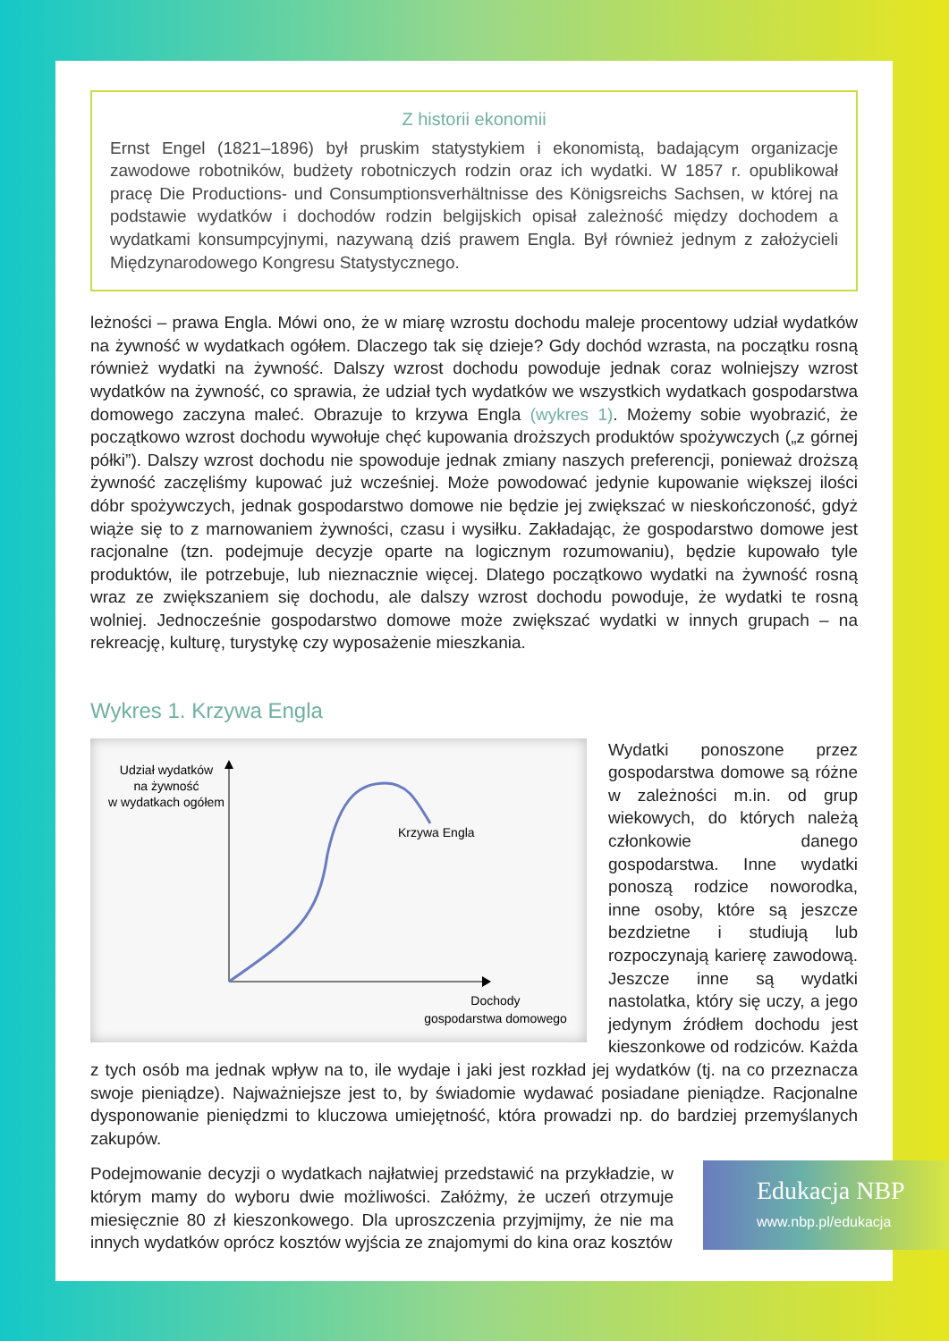Z historii ekonomii
Ernst Engel (1821–1896) był pruskim statystykiem i ekonomistą, badającym organizacje zawodowe robotników, budżety robotniczych rodzin oraz ich wydatki. W 1857 r. opublikował pracę Die Productions- und Consumptionsverhältnisse des Königsreichs Sachsen, w której na podstawie wydatków i dochodów rodzin belgijskich opisał zależność między dochodem a wydatkami konsumpcyjnymi, nazywaną dziś prawem Engla. Był również jednym z założycieli Międzynarodowego Kongresu Statystycznego.
leżności – prawa Engla. Mówi ono, że w miarę wzrostu dochodu maleje procentowy udział wydatków na żywność w wydatkach ogółem. Dlaczego tak się dzieje? Gdy dochód wzrasta, na początku rosną również wydatki na żywność. Dalszy wzrost dochodu powoduje jednak coraz wolniejszy wzrost wydatków na żywność, co sprawia, że udział tych wydatków we wszystkich wydatkach gospodarstwa domowego zaczyna maleć. Obrazuje to krzywa Engla (wykres 1). Możemy sobie wyobrazić, że początkowo wzrost dochodu wywołuje chęć kupowania droższych produktów spożywczych („z górnej półki”). Dalszy wzrost dochodu nie spowoduje jednak zmiany naszych preferencji, ponieważ droższą żywność zaczęliśmy kupować już wcześniej. Może powodować jedynie kupowanie większej ilości dóbr spożywczych, jednak gospodarstwo domowe nie będzie jej zwiększać w nieskończoność, gdyż wiąże się to z marnowaniem żywności, czasu i wysiłku. Zakładając, że gospodarstwo domowe jest racjonalne (tzn. podejmuje decyzje oparte na logicznym rozumowaniu), będzie kupowało tyle produktów, ile potrzebuje, lub nieznacznie więcej. Dlatego początkowo wydatki na żywność rosną wraz ze zwiększaniem się dochodu, ale dalszy wzrost dochodu powoduje, że wydatki te rosną wolniej. Jednocześnie gospodarstwo domowe może zwiększać wydatki w innych grupach – na rekreację, kulturę, turystykę czy wyposażenie mieszkania.
Wykres 1. Krzywa Engla
Udział wydatków
na żywność
w wydatkach ogółem
Krzywa Engla
Dochody
gospodarstwa domowego
Wydatki ponoszone przez gospodarstwa domowe są różne w zależności m.in. od grup wiekowych, do których należą członkowie danego gospodarstwa. Inne wydatki ponoszą rodzice noworodka, inne osoby, które są jeszcze bezdzietne i studiują lub rozpoczynają karierę zawodową. Jeszcze inne są wydatki nastolatka, który się uczy, a jego jedynym źródłem dochodu jest kieszonkowe od rodziców. Każda z tych osób ma jednak wpływ na to, ile wydaje i jaki jest rozkład jej wydatków (tj. na co przeznacza swoje pieniądze). Najważniejsze jest to, by świadomie wydawać posiadane pieniądze. Racjonalne dysponowanie pieniędzmi to kluczowa umiejętność, która prowadzi np. do bardziej przemyślanych zakupów.
Podejmowanie decyzji o wydatkach najłatwiej przedstawić na przykładzie, w którym mamy do wyboru dwie możliwości. Załóżmy, że uczeń otrzymuje miesięcznie 80 zł kieszonkowego. Dla uproszczenia przyjmijmy, że nie ma innych wydatków oprócz kosztów wyjścia ze znajomymi do kina oraz kosztów
Edukacja NBP
www.nbp.pl/edukacja